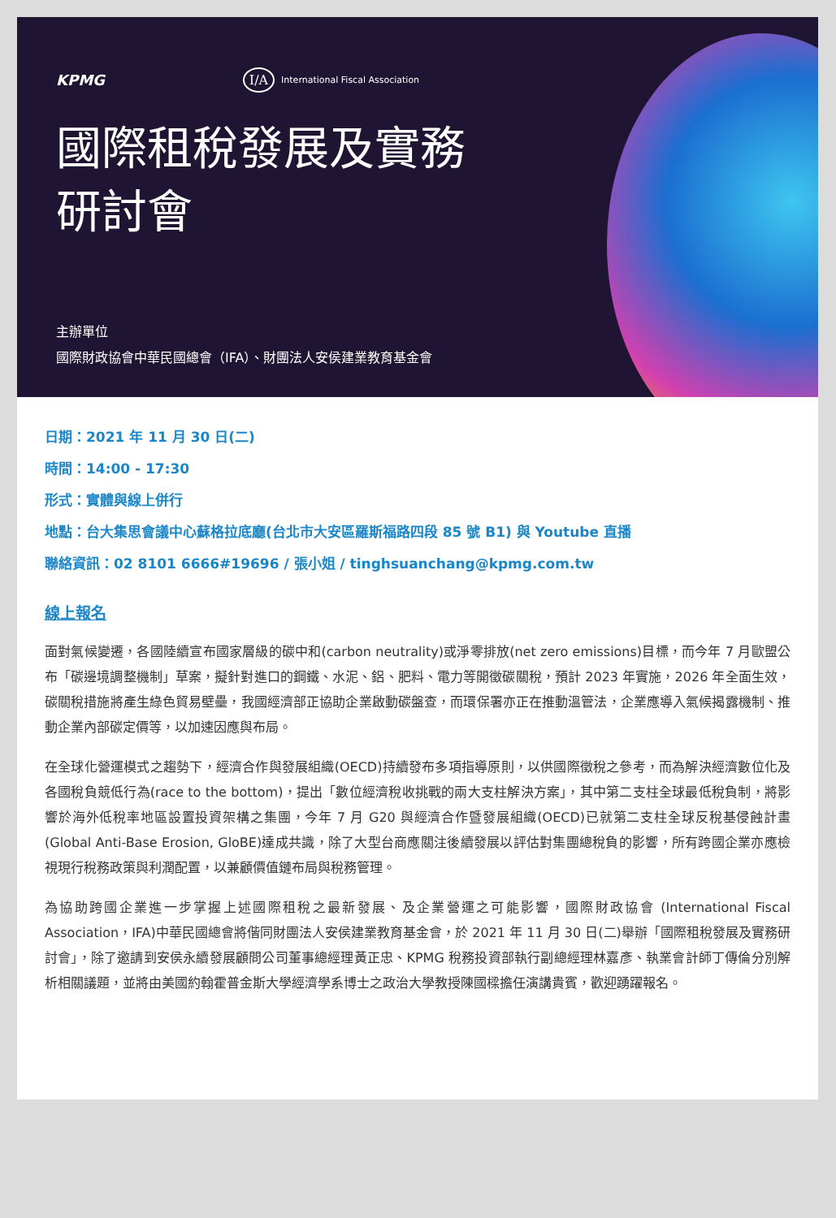KPMG I/A International Fiscal Association
國際租稅發展及實務
研討會
主辦單位
國際財政協會中華民國總會（IFA）、財團法人安侯建業教育基金會
日期：2021 年 11 月 30 日(二)
時間：14:00 - 17:30
形式：實體與線上併行
地點：台大集思會議中心蘇格拉底廳(台北市大安區羅斯福路四段 85 號 B1) 與 Youtube 直播
聯絡資訊：02 8101 6666#19696 / 張小姐 / tinghsuanchang@kpmg.com.tw
線上報名
面對氣候變遷，各國陸續宣布國家層級的碳中和(carbon neutrality)或淨零排放(net zero emissions)目標，而今年 7 月歐盟公布「碳邊境調整機制」草案，擬針對進口的鋼鐵、水泥、鋁、肥料、電力等開徵碳關稅，預計 2023 年實施，2026 年全面生效，碳關稅措施將產生綠色貿易壁壘，我國經濟部正協助企業啟動碳盤查，而環保署亦正在推動溫管法，企業應導入氣候揭露機制、推動企業內部碳定價等，以加速因應與布局。
在全球化營運模式之趨勢下，經濟合作與發展組織(OECD)持續發布多項指導原則，以供國際徵稅之參考，而為解決經濟數位化及各國稅負競低行為(race to the bottom)，提出「數位經濟稅收挑戰的兩大支柱解決方案」，其中第二支柱全球最低稅負制，將影響於海外低稅率地區設置投資架構之集團，今年 7 月 G20 與經濟合作暨發展組織(OECD)已就第二支柱全球反稅基侵蝕計畫(Global Anti-Base Erosion, GloBE)達成共識，除了大型台商應關注後續發展以評估對集團總稅負的影響，所有跨國企業亦應檢視現行稅務政策與利潤配置，以兼顧價值鏈布局與稅務管理。
為協助跨國企業進一步掌握上述國際租稅之最新發展、及企業營運之可能影響，國際財政協會 (International Fiscal Association，IFA)中華民國總會將偕同財團法人安侯建業教育基金會，於 2021 年 11 月 30 日(二)舉辦「國際租稅發展及實務研討會」，除了邀請到安侯永續發展顧問公司董事總經理黃正忠、KPMG 稅務投資部執行副總經理林嘉彥、執業會計師丁傳倫分別解析相關議題，並將由美國約翰霍普金斯大學經濟學系博士之政治大學教授陳國樑擔任演講貴賓，歡迎踴躍報名。